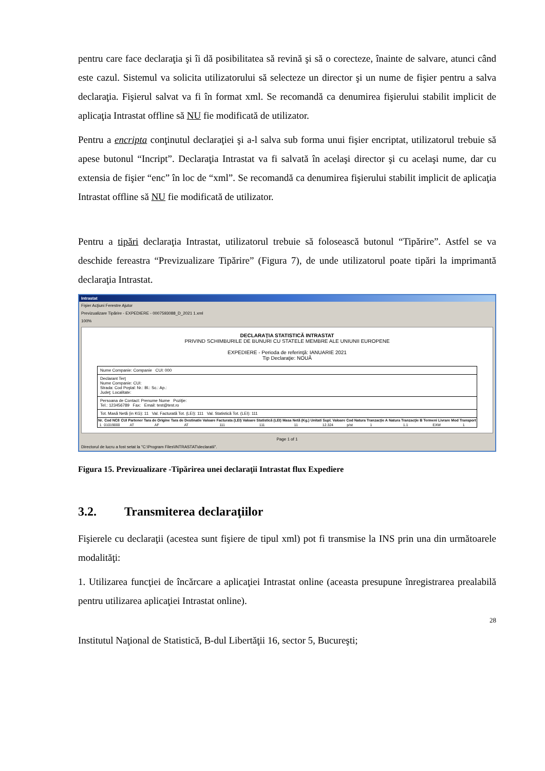pentru care face declaraţia şi îi dă posibilitatea să revină şi să o corecteze, înainte de salvare, atunci când este cazul. Sistemul va solicita utilizatorului să selecteze un director şi un nume de fişier pentru a salva declaraţia. Fişierul salvat va fi în format xml. Se recomandă ca denumirea fişierului stabilit implicit de aplicaţia Intrastat offline să NU fie modificată de utilizator.
Pentru a encripta conţinutul declaraţiei şi a-l salva sub forma unui fişier encriptat, utilizatorul trebuie să apese butonul “Incript”. Declaraţia Intrastat va fi salvată în acelaşi director şi cu acelaşi nume, dar cu extensia de fişier “enc” în loc de “xml”. Se recomandă ca denumirea fişierului stabilit implicit de aplicaţia Intrastat offline să NU fie modificată de utilizator.
Pentru a tipări declaraţia Intrastat, utilizatorul trebuie să folosească butonul “Tipărire”. Astfel se va deschide fereastra “Previzualizare Tipărire” (Figura 7), de unde utilizatorul poate tipări la imprimantă declaraţia Intrastat.
Intrastat
Fişier Acţiuni Ferestre Ajutor
Previzualizare Tipărire - EXPEDIERE - 0007593088_D_2021 1.xml
100%
DECLARAŢIA STATISTICĂ INTRASTAT
PRIVIND SCHIMBURILE DE BUNURI CU STATELE MEMBRE ALE UNIUNII EUROPENE
EXPEDIERE - Perioda de referinţă: IANUARIE 2021
Tip Declaraţie: NOUĂ
Nume Companie: Companie CUI: 000
Declarant Terţ
Nume Companie: CUI:
Strada: Cod Poştal: Nr.: Bl.: Sc.: Ap.:
Judeţ: Localitate:
Persoana de Contact: Prenume Nume Poziţie:
Tel.: 123456789 Fax: Email: test@test.ro
Tot. Masă Netă (in KG): 11 Val. Facturată Tot. (LEI): 111 Val. Statistică Tot. (LEI): 111
| Nr. | Cod NC8 | CUI Partener | Tara de Origine | Tara de Destinatie | Valoare Facturata (LEI) | Valoare Statistică (LEI) | Masa Netă (Kg.) | Unitati Supl. Valoare | Cod | Natura Tranzacţie A | Natura Tranzacţie B | Termeni Livrare | Mod Transport |
| --- | --- | --- | --- | --- | --- | --- | --- | --- | --- | --- | --- | --- | --- |
| 1 | 01019000 | AT | AF | AT | 111 | 111 | 11 | 12.324 | p/st | 1 | 1.1 | EXW | 1 |
Page 1 of 1
Directorul de lucru a fost setat la "C:\Program Files\INTRASTAT\declaratii".
Figura 15. Previzualizare -Tipărirea unei declaraţii Intrastat flux Expediere
3.2. Transmiterea declaraţiilor
Fişierele cu declaraţii (acestea sunt fişiere de tipul xml) pot fi transmise la INS prin una din următoarele modalităţi:
1. Utilizarea funcţiei de încărcare a aplicaţiei Intrastat online (aceasta presupune înregistrarea prealabilă pentru utilizarea aplicaţiei Intrastat online).
28
Institutul Naţional de Statistică, B-dul Libertăţii 16, sector 5, Bucureşti;